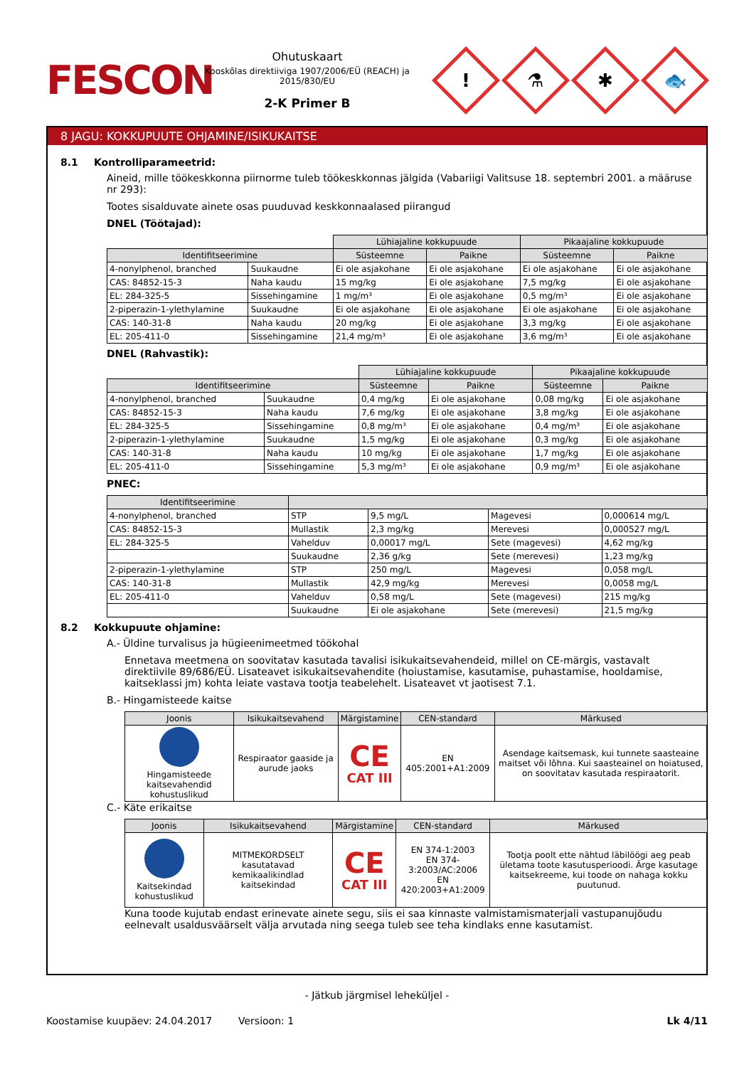FESCON
Ohutuskaart
Kooskõlas direktiiviga 1907/2006/EÜ (REACH) ja 2015/830/EU
2-K Primer B
!
⚗
✱
🐟
8 JAGU: KOKKUPUUTE OHJAMINE/ISIKUKAITSE
8.1 Kontrolliparameetrid:
Aineid, mille töökeskkonna piirnorme tuleb töökeskkonnas jälgida (Vabariigi Valitsuse 18. septembri 2001. a määruse nr 293):
Tootes sisalduvate ainete osas puuduvad keskkonnaalased piirangud
DNEL (Töötajad):
| | | Lühiajaline kokkupuude | | Pikaajaline kokkupuude | |
| --- | --- | --- | --- | --- | --- |
| Identifitseerimine | | Süsteemne | Paikne | Süsteemne | Paikne |
| 4-nonylphenol, branched | Suukaudne | Ei ole asjakohane | Ei ole asjakohane | Ei ole asjakohane | Ei ole asjakohane |
| CAS: 84852-15-3 | Naha kaudu | 15 mg/kg | Ei ole asjakohane | 7,5 mg/kg | Ei ole asjakohane |
| EL: 284-325-5 | Sissehingamine | 1 mg/m³ | Ei ole asjakohane | 0,5 mg/m³ | Ei ole asjakohane |
| 2-piperazin-1-ylethylamine | Suukaudne | Ei ole asjakohane | Ei ole asjakohane | Ei ole asjakohane | Ei ole asjakohane |
| CAS: 140-31-8 | Naha kaudu | 20 mg/kg | Ei ole asjakohane | 3,3 mg/kg | Ei ole asjakohane |
| EL: 205-411-0 | Sissehingamine | 21,4 mg/m³ | Ei ole asjakohane | 3,6 mg/m³ | Ei ole asjakohane |
DNEL (Rahvastik):
| | | Lühiajaline kokkupuude | | Pikaajaline kokkupuude | |
| --- | --- | --- | --- | --- | --- |
| Identifitseerimine | | Süsteemne | Paikne | Süsteemne | Paikne |
| 4-nonylphenol, branched | Suukaudne | 0,4 mg/kg | Ei ole asjakohane | 0,08 mg/kg | Ei ole asjakohane |
| CAS: 84852-15-3 | Naha kaudu | 7,6 mg/kg | Ei ole asjakohane | 3,8 mg/kg | Ei ole asjakohane |
| EL: 284-325-5 | Sissehingamine | 0,8 mg/m³ | Ei ole asjakohane | 0,4 mg/m³ | Ei ole asjakohane |
| 2-piperazin-1-ylethylamine | Suukaudne | 1,5 mg/kg | Ei ole asjakohane | 0,3 mg/kg | Ei ole asjakohane |
| CAS: 140-31-8 | Naha kaudu | 10 mg/kg | Ei ole asjakohane | 1,7 mg/kg | Ei ole asjakohane |
| EL: 205-411-0 | Sissehingamine | 5,3 mg/m³ | Ei ole asjakohane | 0,9 mg/m³ | Ei ole asjakohane |
PNEC:
| Identifitseerimine | | | | |
| --- | --- | --- | --- | --- |
| 4-nonylphenol, branched | STP | 9,5 mg/L | Magevesi | 0,000614 mg/L |
| CAS: 84852-15-3 | Mullastik | 2,3 mg/kg | Merevesi | 0,000527 mg/L |
| EL: 284-325-5 | Vahelduv | 0,00017 mg/L | Sete (magevesi) | 4,62 mg/kg |
| | Suukaudne | 2,36 g/kg | Sete (merevesi) | 1,23 mg/kg |
| 2-piperazin-1-ylethylamine | STP | 250 mg/L | Magevesi | 0,058 mg/L |
| CAS: 140-31-8 | Mullastik | 42,9 mg/kg | Merevesi | 0,0058 mg/L |
| EL: 205-411-0 | Vahelduv | 0,58 mg/L | Sete (magevesi) | 215 mg/kg |
| | Suukaudne | Ei ole asjakohane | Sete (merevesi) | 21,5 mg/kg |
8.2 Kokkupuute ohjamine:
A.- Üldine turvalisus ja hügieenimeetmed töökohal
Ennetava meetmena on soovitatav kasutada tavalisi isikukaitsevahendeid, millel on CE-märgis, vastavalt direktiivile 89/686/EÜ. Lisateavet isikukaitsevahendite (hoiustamise, kasutamise, puhastamise, hooldamise, kaitseklassi jm) kohta leiate vastava tootja teabelehelt. Lisateavet vt jaotisest 7.1.
B.- Hingamisteede kaitse
| Joonis | Isikukaitsevahend | Märgistamine | CEN-standard | Märkused |
| --- | --- | --- | --- | --- |
| Hingamisteede kaitsevahendid kohustuslikud | Respiraator gaaside ja aurude jaoks | CE CAT III | EN 405:2001+A1:2009 | Asendage kaitsemask, kui tunnete saasteaine maitset või lõhna. Kui saasteainel on hoiatused, on soovitatav kasutada respiraatorit. |
C.- Käte erikaitse
| Joonis | Isikukaitsevahend | Märgistamine | CEN-standard | Märkused |
| --- | --- | --- | --- | --- |
| Kaitsekindad kohustuslikud | MITMEKORDSELT kasutatavad kemikaalikindlad kaitsekindad | CE CAT III | EN 374-1:2003 EN 374-3:2003/AC:2006 EN 420:2003+A1:2009 | Tootja poolt ette nähtud läbilöögi aeg peab ületama toote kasutusperioodi. Ärge kasutage kaitsekreeme, kui toode on nahaga kokku puutunud. |
Kuna toode kujutab endast erinevate ainete segu, siis ei saa kinnaste valmistamismaterjali vastupanujõudu eelnevalt usaldusväärselt välja arvutada ning seega tuleb see teha kindlaks enne kasutamist.
- Jätkub järgmisel leheküljel -
Koostamise kuupäev: 24.04.2017 Versioon: 1 Lk 4/11